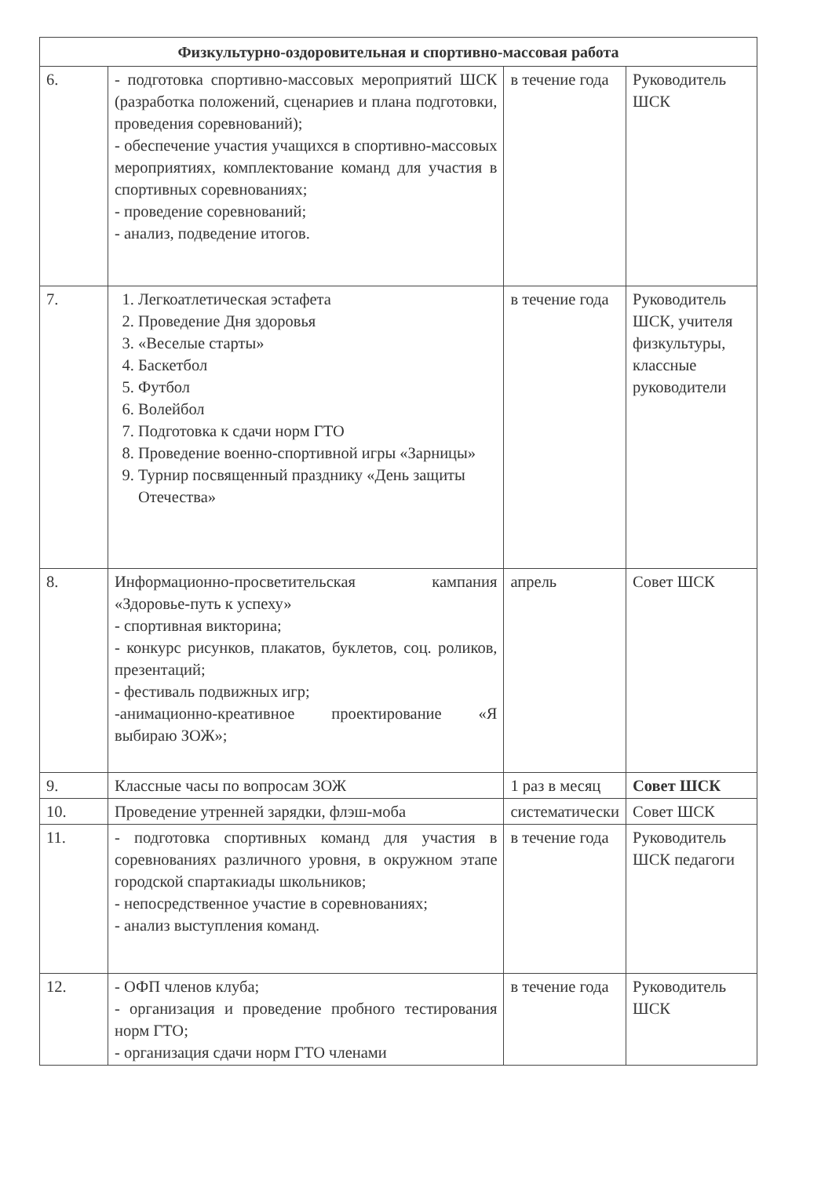| Физкультурно-оздоровительная и спортивно-массовая работа | | | |
| --- | --- | --- | --- |
| 6. | - подготовка спортивно-массовых мероприятий ШСК (разработка положений, сценариев и плана подготовки, проведения соревнований); - обеспечение участия учащихся в спортивно-массовых мероприятиях, комплектование команд для участия в спортивных соревнованиях; - проведение соревнований; - анализ, подведение итогов. | в течение года | Руководитель ШСК |
| 7. | 1. Легкоатлетическая эстафета 2. Проведение Дня здоровья 3. «Веселые старты» 4. Баскетбол 5. Футбол 6. Волейбол 7. Подготовка к сдачи норм ГТО 8. Проведение военно-спортивной игры «Зарницы» 9. Турнир посвященный празднику «День защиты Отечества» | в течение года | Руководитель ШСК, учителя физкультуры, классные руководители |
| 8. | Информационно-просветительская кампания «Здоровье-путь к успеху» - спортивная викторина; - конкурс рисунков, плакатов, буклетов, соц. роликов, презентаций; - фестиваль подвижных игр; -анимационно-креативное проектирование «Я выбираю ЗОЖ»; | апрель | Совет ШСК |
| 9. | Классные часы по вопросам ЗОЖ | 1 раз в месяц | Совет ШСК |
| 10. | Проведение утренней зарядки, флэш-моба | систематически | Совет ШСК |
| 11. | - подготовка спортивных команд для участия в соревнованиях различного уровня, в окружном этапе городской спартакиады школьников; - непосредственное участие в соревнованиях; - анализ выступления команд. | в течение года | Руководитель ШСК педагоги |
| 12. | - ОФП членов клуба; - организация и проведение пробного тестирования норм ГТО; - организация сдачи норм ГТО членами | в течение года | Руководитель ШСК |